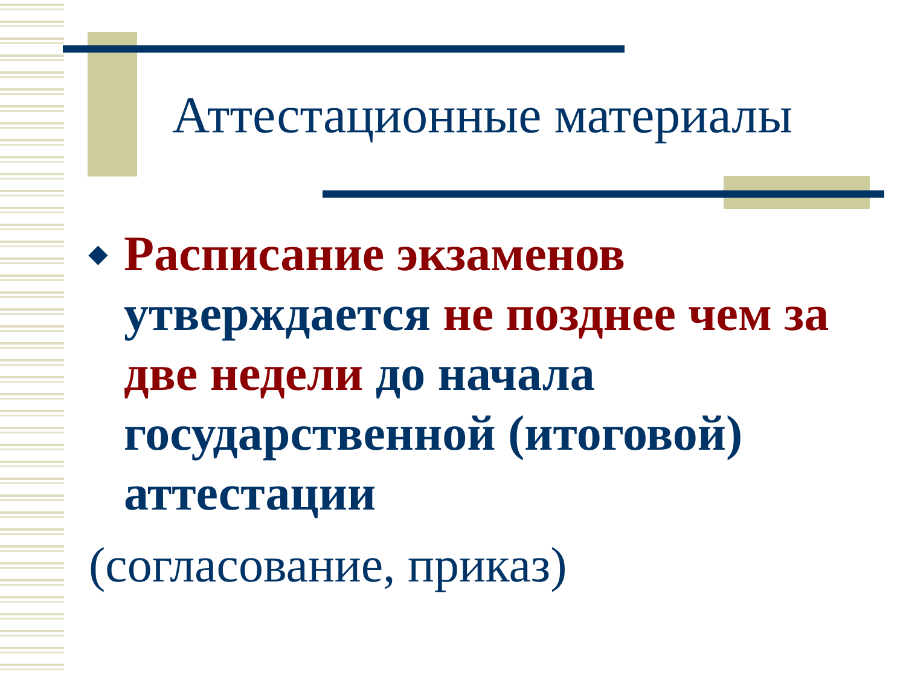Аттестационные материалы
◆
Расписание экзаменов утверждается не позднее чем за две недели до начала государственной (итоговой) аттестации
(согласование, приказ)